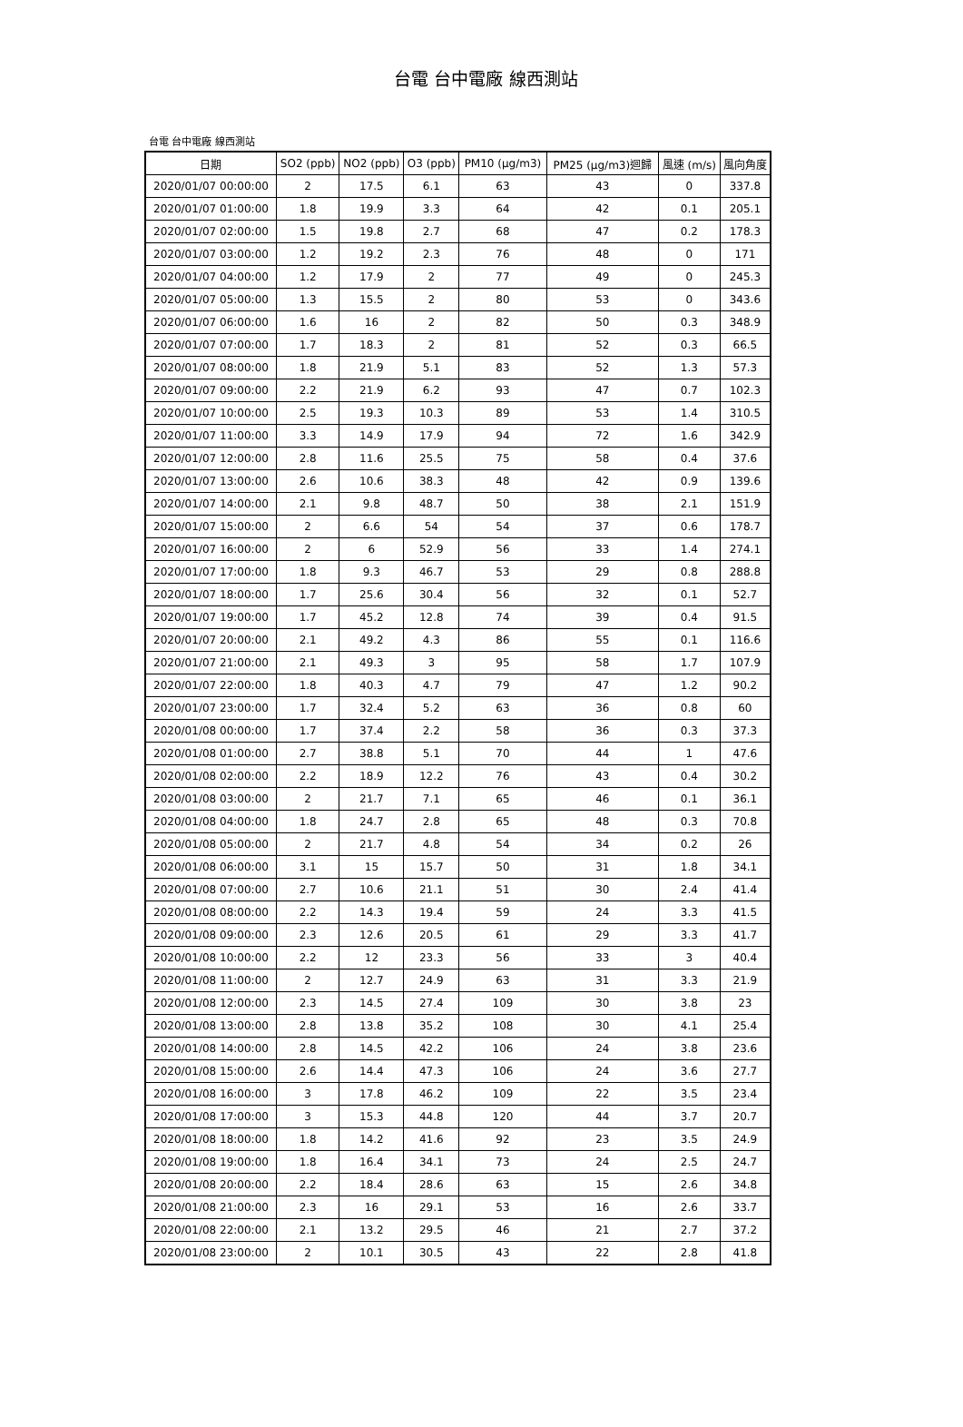台電 台中電廠 線西測站
台電 台中電廠 線西測站
| 日期 | SO2 (ppb) | NO2 (ppb) | O3 (ppb) | PM10 (μg/m3) | PM25 (μg/m3)迴歸 | 風速 (m/s) | 風向角度 |
| --- | --- | --- | --- | --- | --- | --- | --- |
| 2020/01/07 00:00:00 | 2 | 17.5 | 6.1 | 63 | 43 | 0 | 337.8 |
| 2020/01/07 01:00:00 | 1.8 | 19.9 | 3.3 | 64 | 42 | 0.1 | 205.1 |
| 2020/01/07 02:00:00 | 1.5 | 19.8 | 2.7 | 68 | 47 | 0.2 | 178.3 |
| 2020/01/07 03:00:00 | 1.2 | 19.2 | 2.3 | 76 | 48 | 0 | 171 |
| 2020/01/07 04:00:00 | 1.2 | 17.9 | 2 | 77 | 49 | 0 | 245.3 |
| 2020/01/07 05:00:00 | 1.3 | 15.5 | 2 | 80 | 53 | 0 | 343.6 |
| 2020/01/07 06:00:00 | 1.6 | 16 | 2 | 82 | 50 | 0.3 | 348.9 |
| 2020/01/07 07:00:00 | 1.7 | 18.3 | 2 | 81 | 52 | 0.3 | 66.5 |
| 2020/01/07 08:00:00 | 1.8 | 21.9 | 5.1 | 83 | 52 | 1.3 | 57.3 |
| 2020/01/07 09:00:00 | 2.2 | 21.9 | 6.2 | 93 | 47 | 0.7 | 102.3 |
| 2020/01/07 10:00:00 | 2.5 | 19.3 | 10.3 | 89 | 53 | 1.4 | 310.5 |
| 2020/01/07 11:00:00 | 3.3 | 14.9 | 17.9 | 94 | 72 | 1.6 | 342.9 |
| 2020/01/07 12:00:00 | 2.8 | 11.6 | 25.5 | 75 | 58 | 0.4 | 37.6 |
| 2020/01/07 13:00:00 | 2.6 | 10.6 | 38.3 | 48 | 42 | 0.9 | 139.6 |
| 2020/01/07 14:00:00 | 2.1 | 9.8 | 48.7 | 50 | 38 | 2.1 | 151.9 |
| 2020/01/07 15:00:00 | 2 | 6.6 | 54 | 54 | 37 | 0.6 | 178.7 |
| 2020/01/07 16:00:00 | 2 | 6 | 52.9 | 56 | 33 | 1.4 | 274.1 |
| 2020/01/07 17:00:00 | 1.8 | 9.3 | 46.7 | 53 | 29 | 0.8 | 288.8 |
| 2020/01/07 18:00:00 | 1.7 | 25.6 | 30.4 | 56 | 32 | 0.1 | 52.7 |
| 2020/01/07 19:00:00 | 1.7 | 45.2 | 12.8 | 74 | 39 | 0.4 | 91.5 |
| 2020/01/07 20:00:00 | 2.1 | 49.2 | 4.3 | 86 | 55 | 0.1 | 116.6 |
| 2020/01/07 21:00:00 | 2.1 | 49.3 | 3 | 95 | 58 | 1.7 | 107.9 |
| 2020/01/07 22:00:00 | 1.8 | 40.3 | 4.7 | 79 | 47 | 1.2 | 90.2 |
| 2020/01/07 23:00:00 | 1.7 | 32.4 | 5.2 | 63 | 36 | 0.8 | 60 |
| 2020/01/08 00:00:00 | 1.7 | 37.4 | 2.2 | 58 | 36 | 0.3 | 37.3 |
| 2020/01/08 01:00:00 | 2.7 | 38.8 | 5.1 | 70 | 44 | 1 | 47.6 |
| 2020/01/08 02:00:00 | 2.2 | 18.9 | 12.2 | 76 | 43 | 0.4 | 30.2 |
| 2020/01/08 03:00:00 | 2 | 21.7 | 7.1 | 65 | 46 | 0.1 | 36.1 |
| 2020/01/08 04:00:00 | 1.8 | 24.7 | 2.8 | 65 | 48 | 0.3 | 70.8 |
| 2020/01/08 05:00:00 | 2 | 21.7 | 4.8 | 54 | 34 | 0.2 | 26 |
| 2020/01/08 06:00:00 | 3.1 | 15 | 15.7 | 50 | 31 | 1.8 | 34.1 |
| 2020/01/08 07:00:00 | 2.7 | 10.6 | 21.1 | 51 | 30 | 2.4 | 41.4 |
| 2020/01/08 08:00:00 | 2.2 | 14.3 | 19.4 | 59 | 24 | 3.3 | 41.5 |
| 2020/01/08 09:00:00 | 2.3 | 12.6 | 20.5 | 61 | 29 | 3.3 | 41.7 |
| 2020/01/08 10:00:00 | 2.2 | 12 | 23.3 | 56 | 33 | 3 | 40.4 |
| 2020/01/08 11:00:00 | 2 | 12.7 | 24.9 | 63 | 31 | 3.3 | 21.9 |
| 2020/01/08 12:00:00 | 2.3 | 14.5 | 27.4 | 109 | 30 | 3.8 | 23 |
| 2020/01/08 13:00:00 | 2.8 | 13.8 | 35.2 | 108 | 30 | 4.1 | 25.4 |
| 2020/01/08 14:00:00 | 2.8 | 14.5 | 42.2 | 106 | 24 | 3.8 | 23.6 |
| 2020/01/08 15:00:00 | 2.6 | 14.4 | 47.3 | 106 | 24 | 3.6 | 27.7 |
| 2020/01/08 16:00:00 | 3 | 17.8 | 46.2 | 109 | 22 | 3.5 | 23.4 |
| 2020/01/08 17:00:00 | 3 | 15.3 | 44.8 | 120 | 44 | 3.7 | 20.7 |
| 2020/01/08 18:00:00 | 1.8 | 14.2 | 41.6 | 92 | 23 | 3.5 | 24.9 |
| 2020/01/08 19:00:00 | 1.8 | 16.4 | 34.1 | 73 | 24 | 2.5 | 24.7 |
| 2020/01/08 20:00:00 | 2.2 | 18.4 | 28.6 | 63 | 15 | 2.6 | 34.8 |
| 2020/01/08 21:00:00 | 2.3 | 16 | 29.1 | 53 | 16 | 2.6 | 33.7 |
| 2020/01/08 22:00:00 | 2.1 | 13.2 | 29.5 | 46 | 21 | 2.7 | 37.2 |
| 2020/01/08 23:00:00 | 2 | 10.1 | 30.5 | 43 | 22 | 2.8 | 41.8 |